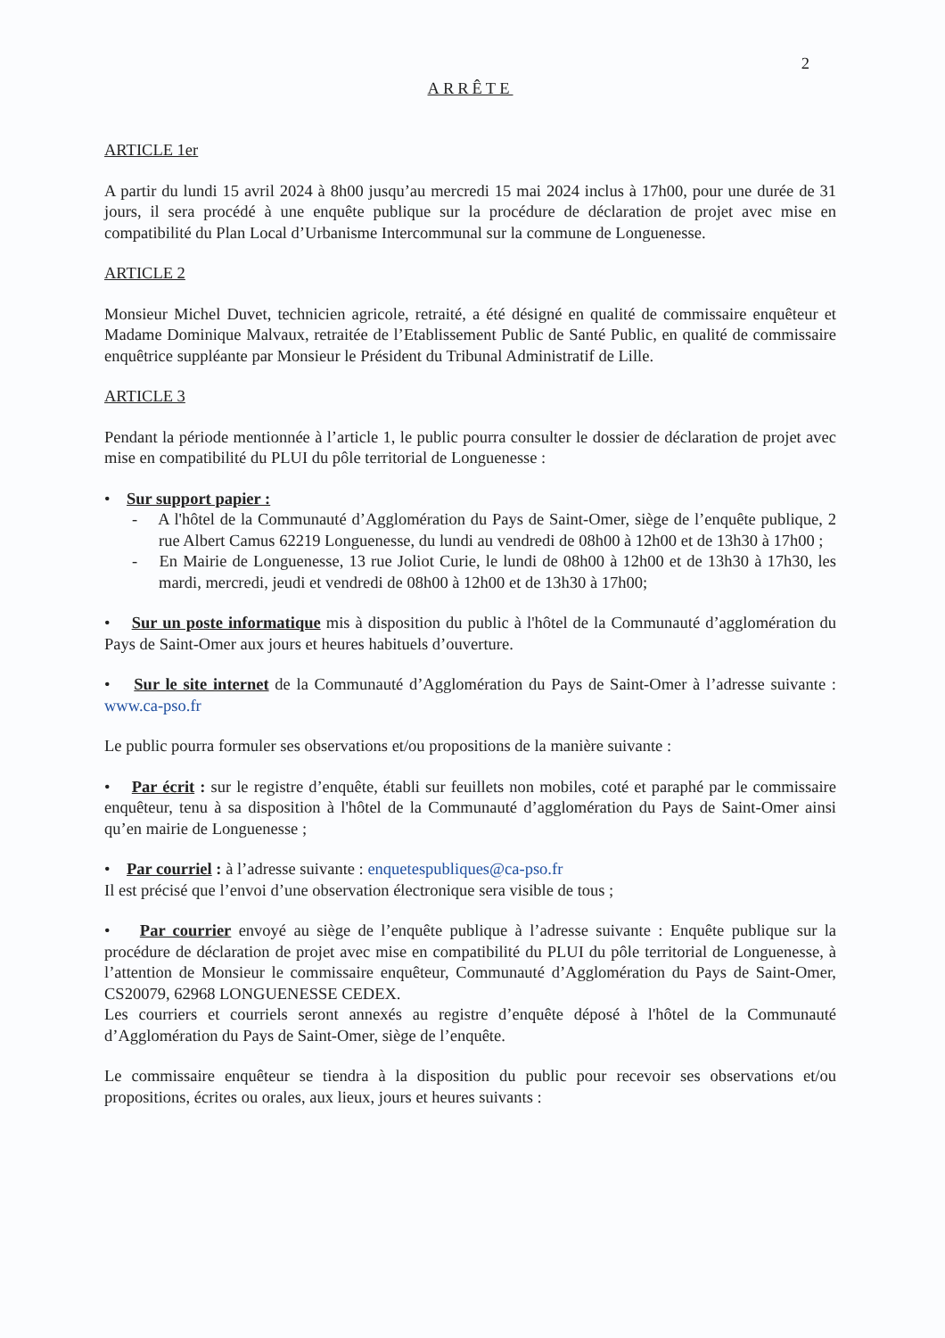2
ARRÊTE
ARTICLE 1er
A partir du lundi 15 avril 2024 à 8h00 jusqu’au mercredi 15 mai 2024 inclus à 17h00, pour une durée de 31 jours, il sera procédé à une enquête publique sur la procédure de déclaration de projet avec mise en compatibilité du Plan Local d’Urbanisme Intercommunal sur la commune de Longuenesse.
ARTICLE 2
Monsieur Michel Duvet, technicien agricole, retraité, a été désigné en qualité de commissaire enquêteur et Madame Dominique Malvaux, retraitée de l’Etablissement Public de Santé Public, en qualité de commissaire enquêtrice suppléante par Monsieur le Président du Tribunal Administratif de Lille.
ARTICLE 3
Pendant la période mentionnée à l’article 1, le public pourra consulter le dossier de déclaration de projet avec mise en compatibilité du PLUI du pôle territorial de Longuenesse :
• Sur support papier :
- A l'hôtel de la Communauté d’Agglomération du Pays de Saint-Omer, siège de l’enquête publique, 2 rue Albert Camus 62219 Longuenesse, du lundi au vendredi de 08h00 à 12h00 et de 13h30 à 17h00 ;
- En Mairie de Longuenesse, 13 rue Joliot Curie, le lundi de 08h00 à 12h00 et de 13h30 à 17h30, les mardi, mercredi, jeudi et vendredi de 08h00 à 12h00 et de 13h30 à 17h00;
• Sur un poste informatique mis à disposition du public à l'hôtel de la Communauté d’agglomération du Pays de Saint-Omer aux jours et heures habituels d’ouverture.
• Sur le site internet de la Communauté d’Agglomération du Pays de Saint-Omer à l’adresse suivante : www.ca-pso.fr
Le public pourra formuler ses observations et/ou propositions de la manière suivante :
• Par écrit : sur le registre d’enquête, établi sur feuillets non mobiles, coté et paraphé par le commissaire enquêteur, tenu à sa disposition à l'hôtel de la Communauté d’agglomération du Pays de Saint-Omer ainsi qu’en mairie de Longuenesse ;
• Par courriel : à l’adresse suivante : enquetespubliques@ca-pso.fr
Il est précisé que l’envoi d’une observation électronique sera visible de tous ;
• Par courrier envoyé au siège de l’enquête publique à l’adresse suivante : Enquête publique sur la procédure de déclaration de projet avec mise en compatibilité du PLUI du pôle territorial de Longuenesse, à l’attention de Monsieur le commissaire enquêteur, Communauté d’Agglomération du Pays de Saint-Omer, CS20079, 62968 LONGUENESSE CEDEX.
Les courriers et courriels seront annexés au registre d’enquête déposé à l'hôtel de la Communauté d’Agglomération du Pays de Saint-Omer, siège de l’enquête.
Le commissaire enquêteur se tiendra à la disposition du public pour recevoir ses observations et/ou propositions, écrites ou orales, aux lieux, jours et heures suivants :